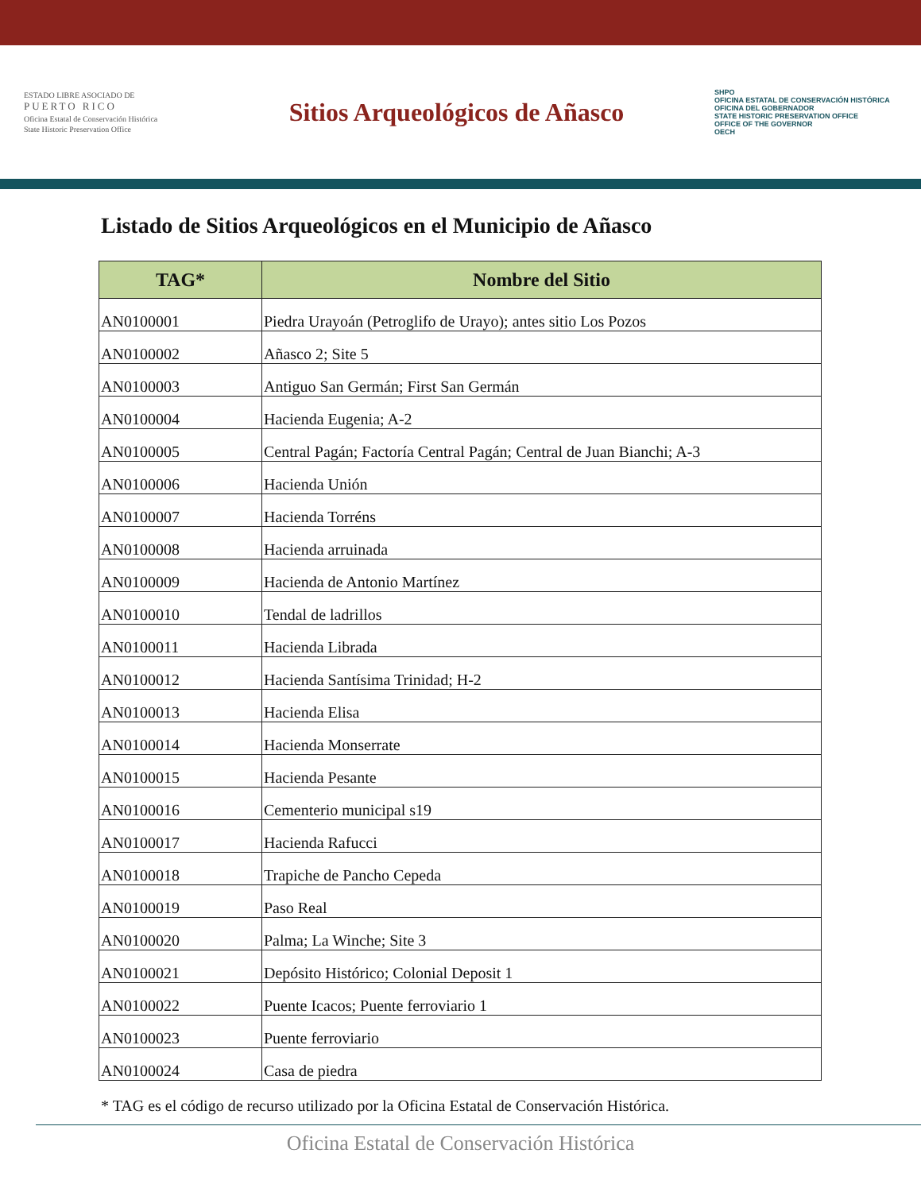ESTADO LIBRE ASOCIADO DE
PUERTO RICO
Oficina Estatal de Conservación Histórica
State Historic Preservation Office
Sitios Arqueológicos de Añasco
SHPO
OFICINA ESTATAL DE CONSERVACIÓN HISTÓRICA
OFICINA DEL GOBERNADOR
STATE HISTORIC PRESERVATION OFFICE
OFFICE OF THE GOVERNOR
OECH
Listado de Sitios Arqueológicos en el Municipio de Añasco
| TAG* | Nombre del Sitio |
| --- | --- |
| AN0100001 | Piedra Urayoán (Petroglifo de Urayo); antes sitio Los Pozos |
| AN0100002 | Añasco 2; Site 5 |
| AN0100003 | Antiguo San Germán; First San Germán |
| AN0100004 | Hacienda Eugenia; A-2 |
| AN0100005 | Central Pagán; Factoría Central Pagán; Central de Juan Bianchi; A-3 |
| AN0100006 | Hacienda Unión |
| AN0100007 | Hacienda Torréns |
| AN0100008 | Hacienda arruinada |
| AN0100009 | Hacienda de Antonio Martínez |
| AN0100010 | Tendal de ladrillos |
| AN0100011 | Hacienda Librada |
| AN0100012 | Hacienda Santísima Trinidad; H-2 |
| AN0100013 | Hacienda Elisa |
| AN0100014 | Hacienda Monserrate |
| AN0100015 | Hacienda Pesante |
| AN0100016 | Cementerio municipal s19 |
| AN0100017 | Hacienda Rafucci |
| AN0100018 | Trapiche de Pancho Cepeda |
| AN0100019 | Paso Real |
| AN0100020 | Palma; La Winche; Site 3 |
| AN0100021 | Depósito Histórico; Colonial Deposit 1 |
| AN0100022 | Puente Icacos; Puente ferroviario 1 |
| AN0100023 | Puente ferroviario |
| AN0100024 | Casa de piedra |
* TAG es el código de recurso utilizado por la Oficina Estatal de Conservación Histórica.
Oficina Estatal de Conservación Histórica